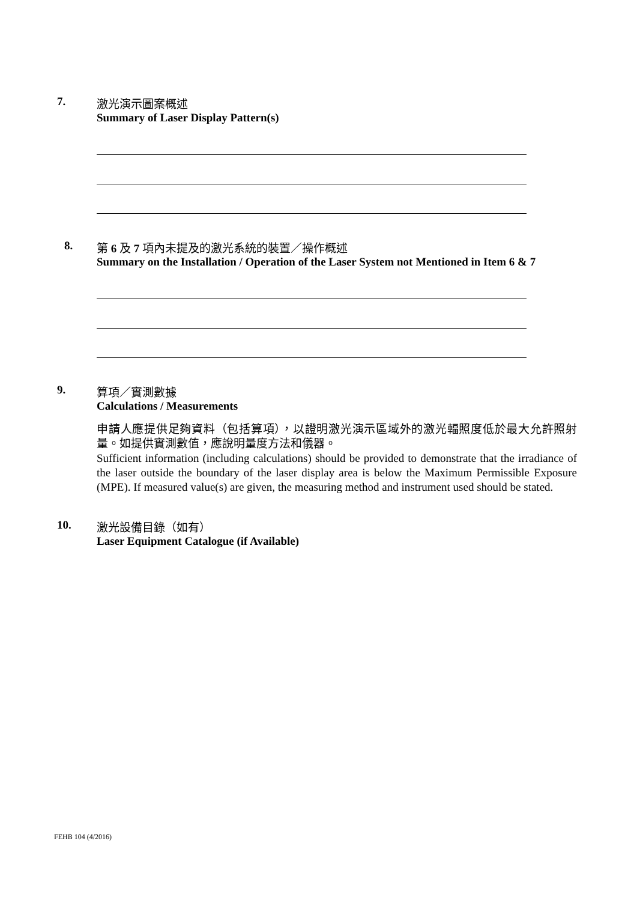7. 激光演示圖案概述
Summary of Laser Display Pattern(s)
8. 第 6 及 7 項內未提及的激光系統的裝置／操作概述
Summary on the Installation / Operation of the Laser System not Mentioned in Item 6 & 7
9. 算項／實測數據
Calculations / Measurements
申請人應提供足夠資料（包括算項），以證明激光演示區域外的激光輻照度低於最大允許照射量。如提供實測數值，應說明量度方法和儀器。
Sufficient information (including calculations) should be provided to demonstrate that the irradiance of the laser outside the boundary of the laser display area is below the Maximum Permissible Exposure (MPE). If measured value(s) are given, the measuring method and instrument used should be stated.
10. 激光設備目錄（如有）
Laser Equipment Catalogue (if Available)
FEHB 104 (4/2016)